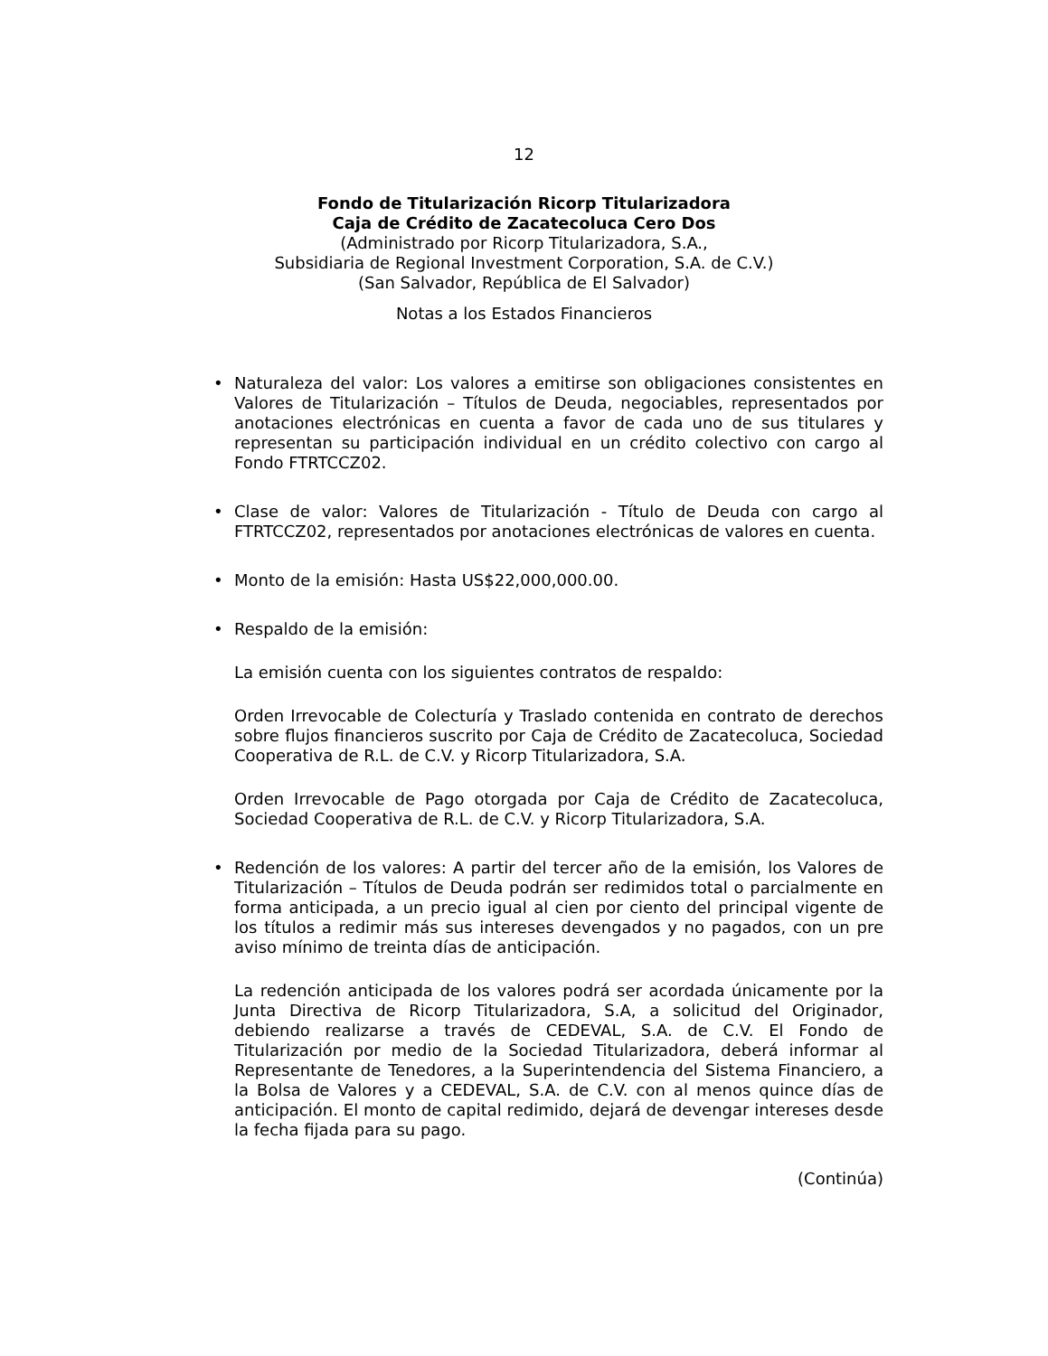12
Fondo de Titularización Ricorp Titularizadora
Caja de Crédito de Zacatecoluca Cero Dos
(Administrado por Ricorp Titularizadora, S.A.,
Subsidiaria de Regional Investment Corporation, S.A. de C.V.)
(San Salvador, República de El Salvador)
Notas a los Estados Financieros
• Naturaleza del valor: Los valores a emitirse son obligaciones consistentes en Valores de Titularización – Títulos de Deuda, negociables, representados por anotaciones electrónicas en cuenta a favor de cada uno de sus titulares y representan su participación individual en un crédito colectivo con cargo al Fondo FTRTCCZ02.
• Clase de valor: Valores de Titularización - Título de Deuda con cargo al FTRTCCZ02, representados por anotaciones electrónicas de valores en cuenta.
• Monto de la emisión: Hasta US$22,000,000.00.
• Respaldo de la emisión:
La emisión cuenta con los siguientes contratos de respaldo:
Orden Irrevocable de Colecturía y Traslado contenida en contrato de derechos sobre flujos financieros suscrito por Caja de Crédito de Zacatecoluca, Sociedad Cooperativa de R.L. de C.V. y Ricorp Titularizadora, S.A.
Orden Irrevocable de Pago otorgada por Caja de Crédito de Zacatecoluca, Sociedad Cooperativa de R.L. de C.V. y Ricorp Titularizadora, S.A.
• Redención de los valores: A partir del tercer año de la emisión, los Valores de Titularización – Títulos de Deuda podrán ser redimidos total o parcialmente en forma anticipada, a un precio igual al cien por ciento del principal vigente de los títulos a redimir más sus intereses devengados y no pagados, con un pre aviso mínimo de treinta días de anticipación.
La redención anticipada de los valores podrá ser acordada únicamente por la Junta Directiva de Ricorp Titularizadora, S.A, a solicitud del Originador, debiendo realizarse a través de CEDEVAL, S.A. de C.V. El Fondo de Titularización por medio de la Sociedad Titularizadora, deberá informar al Representante de Tenedores, a la Superintendencia del Sistema Financiero, a la Bolsa de Valores y a CEDEVAL, S.A. de C.V. con al menos quince días de anticipación. El monto de capital redimido, dejará de devengar intereses desde la fecha fijada para su pago.
(Continúa)